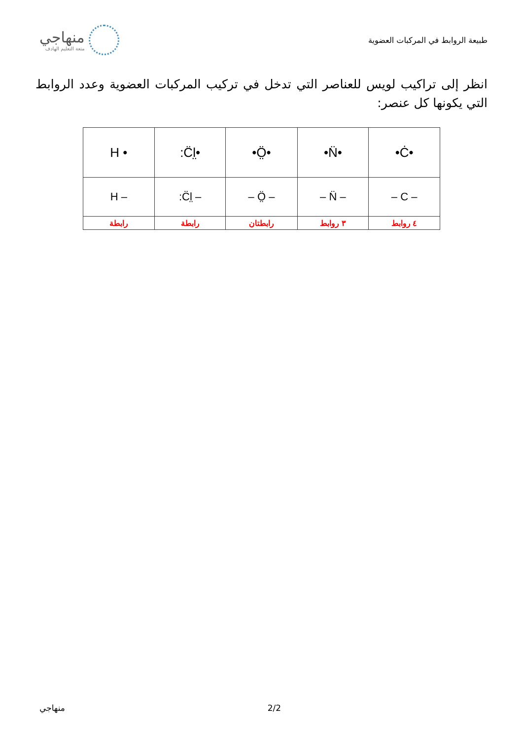طبيعة الروابط في المركبات العضوية
منهاجي
متعة التعليم الهادف
انظر إلى تراكيب لويس للعناصر التي تدخل في تركيب المركبات العضوية وعدد الروابط التي يكونها كل عنصر:
| H • | :C̈l̤• | •Ö̤• | •N̈• | •Ċ• |
| H – | :C̈l̤ – | – Ö̤ – | – N̈ – | – C – |
| رابطة | رابطة | رابطتان | ٣ روابط | ٤ روابط |
منهاجي 2/2